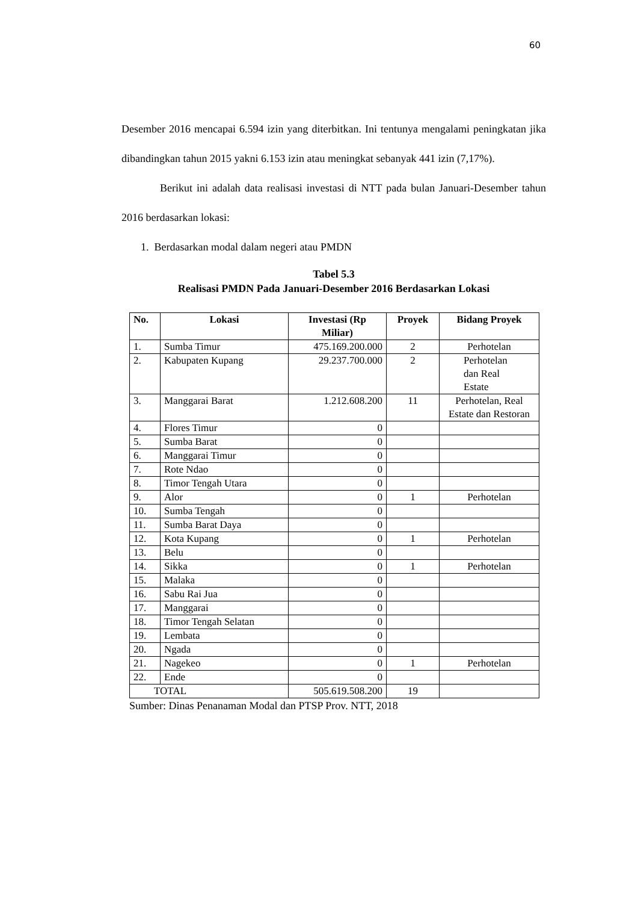60
Desember 2016 mencapai 6.594 izin yang diterbitkan. Ini tentunya mengalami peningkatan jika dibandingkan tahun 2015 yakni 6.153 izin atau meningkat sebanyak 441 izin (7,17%).
Berikut ini adalah data realisasi investasi di NTT pada bulan Januari-Desember tahun 2016 berdasarkan lokasi:
1. Berdasarkan modal dalam negeri atau PMDN
Tabel 5.3
Realisasi PMDN Pada Januari-Desember 2016 Berdasarkan Lokasi
| No. | Lokasi | Investasi (Rp Miliar) | Proyek | Bidang Proyek |
| --- | --- | --- | --- | --- |
| 1. | Sumba Timur | 475.169.200.000 | 2 | Perhotelan |
| 2. | Kabupaten Kupang | 29.237.700.000 | 2 | Perhotelan dan Real Estate |
| 3. | Manggarai Barat | 1.212.608.200 | 11 | Perhotelan, Real Estate dan Restoran |
| 4. | Flores Timur | 0 | | |
| 5. | Sumba Barat | 0 | | |
| 6. | Manggarai Timur | 0 | | |
| 7. | Rote Ndao | 0 | | |
| 8. | Timor Tengah Utara | 0 | | |
| 9. | Alor | 0 | 1 | Perhotelan |
| 10. | Sumba Tengah | 0 | | |
| 11. | Sumba Barat Daya | 0 | | |
| 12. | Kota Kupang | 0 | 1 | Perhotelan |
| 13. | Belu | 0 | | |
| 14. | Sikka | 0 | 1 | Perhotelan |
| 15. | Malaka | 0 | | |
| 16. | Sabu Rai Jua | 0 | | |
| 17. | Manggarai | 0 | | |
| 18. | Timor Tengah Selatan | 0 | | |
| 19. | Lembata | 0 | | |
| 20. | Ngada | 0 | | |
| 21. | Nagekeo | 0 | 1 | Perhotelan |
| 22. | Ende | 0 | | |
| TOTAL | | 505.619.508.200 | 19 | |
Sumber: Dinas Penanaman Modal dan PTSP Prov. NTT, 2018